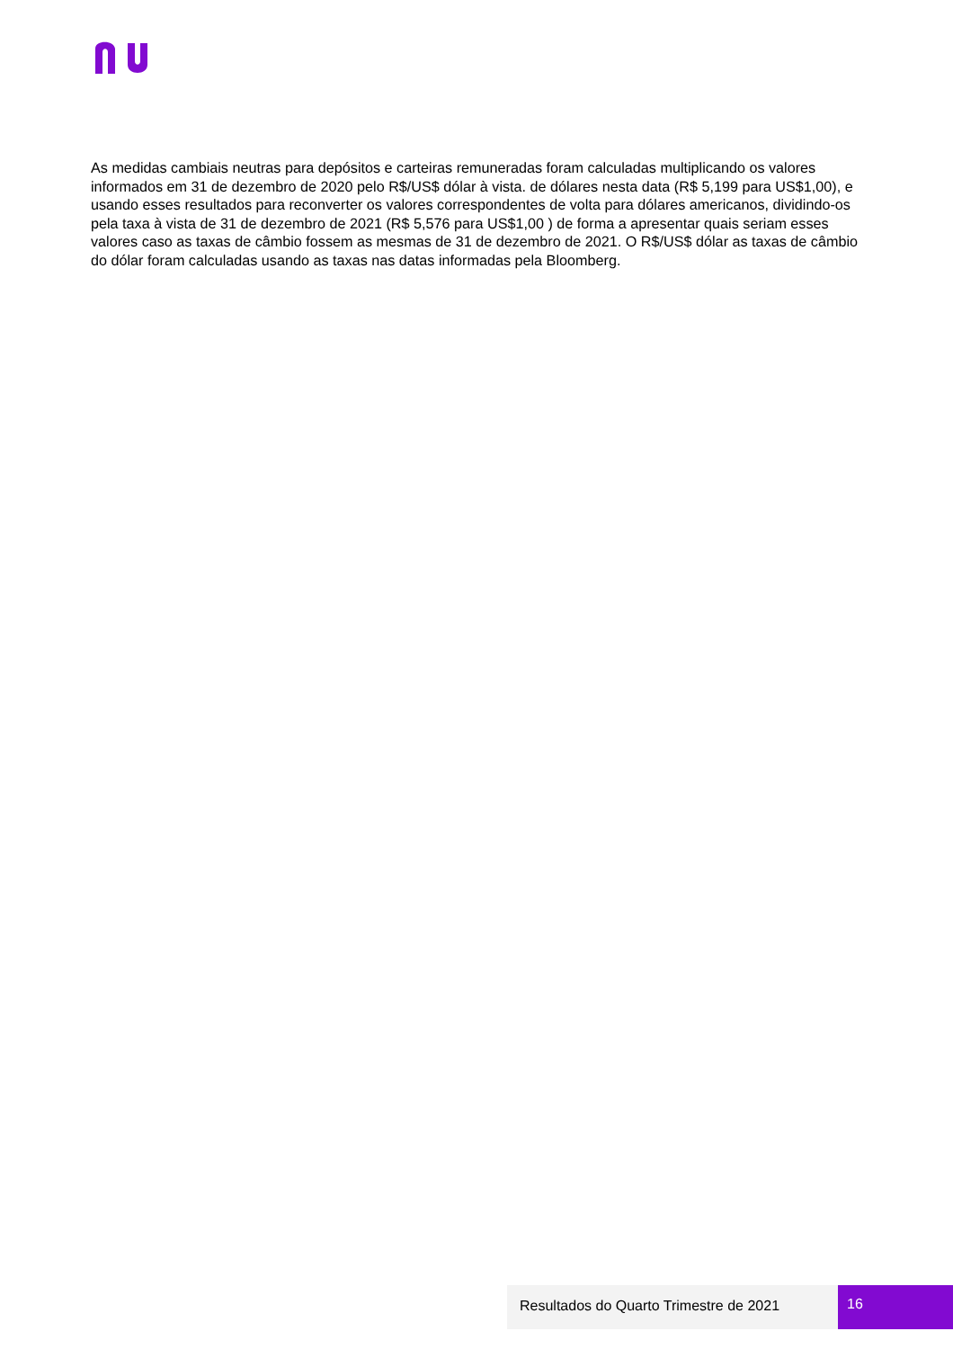As medidas cambiais neutras para depósitos e carteiras remuneradas foram calculadas multiplicando os valores informados em 31 de dezembro de 2020 pelo R$/US$ dólar à vista. de dólares nesta data (R$ 5,199 para US$1,00), e usando esses resultados para reconverter os valores correspondentes de volta para dólares americanos, dividindo-os pela taxa à vista de 31 de dezembro de 2021 (R$ 5,576 para US$1,00 ) de forma a apresentar quais seriam esses valores caso as taxas de câmbio fossem as mesmas de 31 de dezembro de 2021. O R$/US$ dólar as taxas de câmbio do dólar foram calculadas usando as taxas nas datas informadas pela Bloomberg.
Resultados do Quarto Trimestre de 2021 16